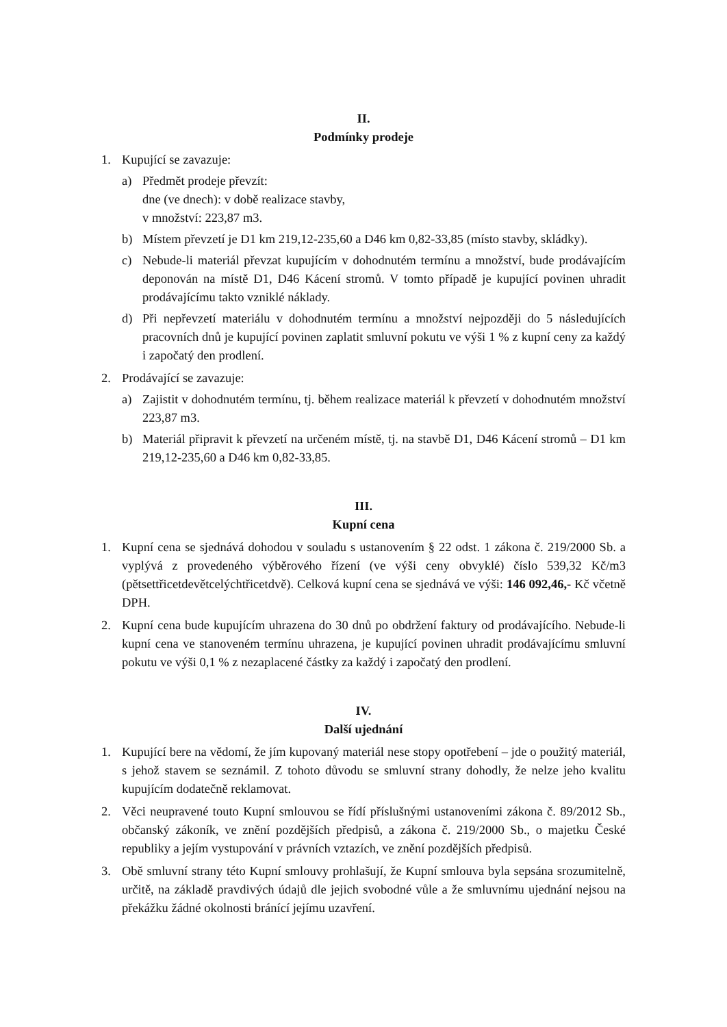II.
Podmínky prodeje
1. Kupující se zavazuje:
a) Předmět prodeje převzít:
dne (ve dnech): v době realizace stavby,
v množství: 223,87 m3.
b) Místem převzetí je D1 km 219,12-235,60 a D46 km 0,82-33,85 (místo stavby, skládky).
c) Nebude-li materiál převzat kupujícím v dohodnutém termínu a množství, bude prodávajícím deponován na místě D1, D46 Kácení stromů. V tomto případě je kupující povinen uhradit prodávajícímu takto vzniklé náklady.
d) Při nepřevzetí materiálu v dohodnutém termínu a množství nejpozději do 5 následujících pracovních dnů je kupující povinen zaplatit smluvní pokutu ve výši 1 % z kupní ceny za každý i započatý den prodlení.
2. Prodávající se zavazuje:
a) Zajistit v dohodnutém termínu, tj. během realizace materiál k převzetí v dohodnutém množství 223,87 m3.
b) Materiál připravit k převzetí na určeném místě, tj. na stavbě D1, D46 Kácení stromů – D1 km 219,12-235,60 a D46 km 0,82-33,85.
III.
Kupní cena
1. Kupní cena se sjednává dohodou v souladu s ustanovením § 22 odst. 1 zákona č. 219/2000 Sb. a vyplývá z provedeného výběrového řízení (ve výši ceny obvyklé) číslo 539,32 Kč/m3 (pětsettřicetdevětcelýchtřicetdvě). Celková kupní cena se sjednává ve výši: 146 092,46,- Kč včetně DPH.
2. Kupní cena bude kupujícím uhrazena do 30 dnů po obdržení faktury od prodávajícího. Nebude-li kupní cena ve stanoveném termínu uhrazena, je kupující povinen uhradit prodávajícímu smluvní pokutu ve výši 0,1 % z nezaplacené částky za každý i započatý den prodlení.
IV.
Další ujednání
1. Kupující bere na vědomí, že jím kupovaný materiál nese stopy opotřebení – jde o použitý materiál, s jehož stavem se seznámil. Z tohoto důvodu se smluvní strany dohodly, že nelze jeho kvalitu kupujícím dodatečně reklamovat.
2. Věci neupravené touto Kupní smlouvou se řídí příslušnými ustanoveními zákona č. 89/2012 Sb., občanský zákoník, ve znění pozdějších předpisů, a zákona č. 219/2000 Sb., o majetku České republiky a jejím vystupování v právních vztazích, ve znění pozdějších předpisů.
3. Obě smluvní strany této Kupní smlouvy prohlašují, že Kupní smlouva byla sepsána srozumitelně, určitě, na základě pravdivých údajů dle jejich svobodné vůle a že smluvnímu ujednání nejsou na překážku žádné okolnosti bránící jejímu uzavření.